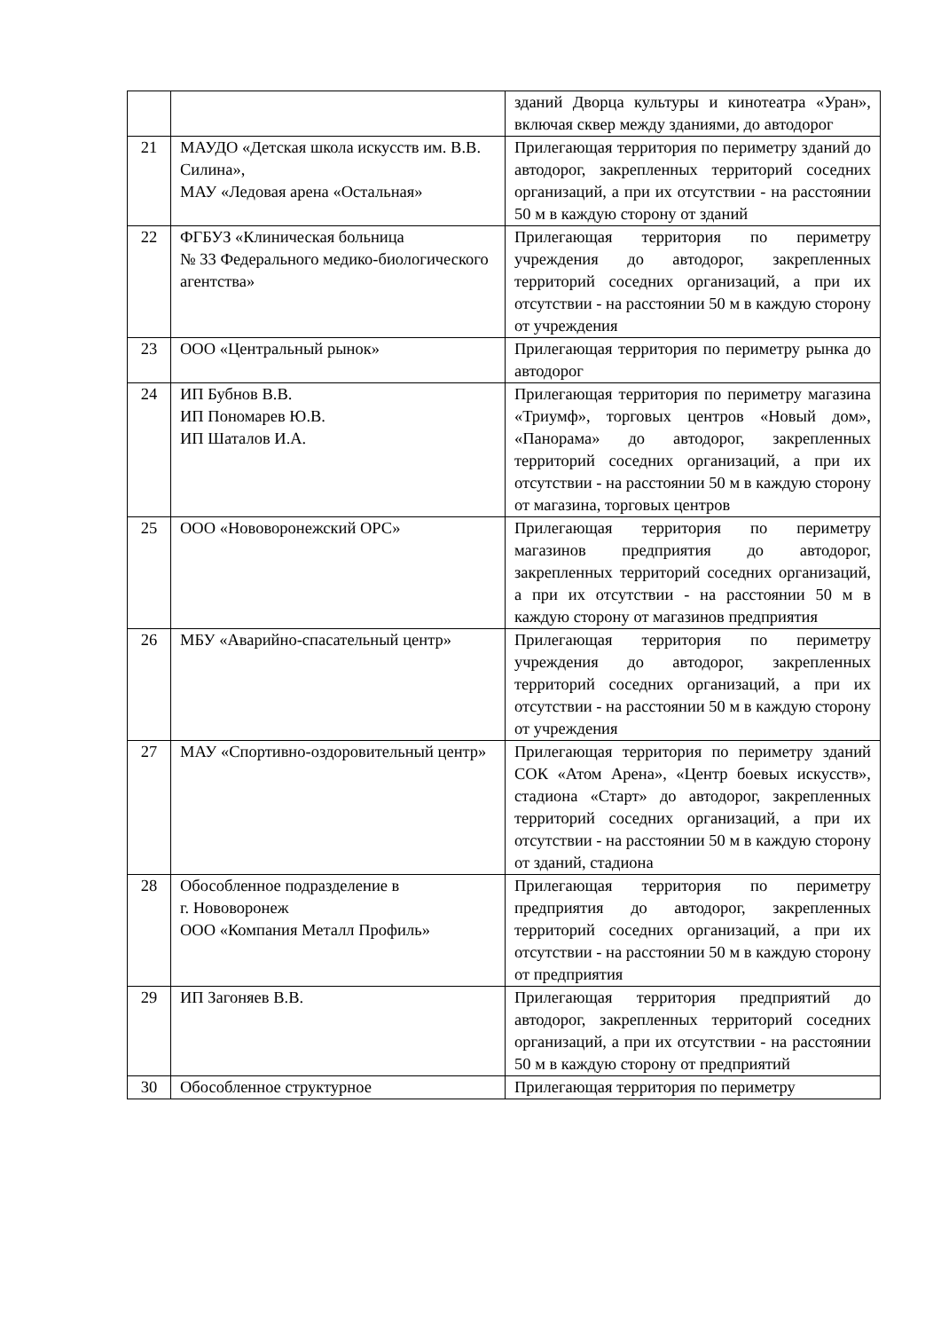| | | зданий Дворца культуры и кинотеатра «Уран», включая сквер между зданиями, до автодорог |
| 21 | МАУДО «Детская школа искусств им. В.В. Силина», МАУ «Ледовая арена «Остальная» | Прилегающая территория по периметру зданий до автодорог, закрепленных территорий соседних организаций, а при их отсутствии - на расстоянии 50 м в каждую сторону от зданий |
| 22 | ФГБУЗ «Клиническая больница № 33 Федерального медико-биологического агентства» | Прилегающая территория по периметру учреждения до автодорог, закрепленных территорий соседних организаций, а при их отсутствии - на расстоянии 50 м в каждую сторону от учреждения |
| 23 | ООО «Центральный рынок» | Прилегающая территория по периметру рынка до автодорог |
| 24 | ИП Бубнов В.В. ИП Пономарев Ю.В. ИП Шаталов И.А. | Прилегающая территория по периметру магазина «Триумф», торговых центров «Новый дом», «Панорама» до автодорог, закрепленных территорий соседних организаций, а при их отсутствии - на расстоянии 50 м в каждую сторону от магазина, торговых центров |
| 25 | ООО «Нововоронежский ОРС» | Прилегающая территория по периметру магазинов предприятия до автодорог, закрепленных территорий соседних организаций, а при их отсутствии - на расстоянии 50 м в каждую сторону от магазинов предприятия |
| 26 | МБУ «Аварийно-спасательный центр» | Прилегающая территория по периметру учреждения до автодорог, закрепленных территорий соседних организаций, а при их отсутствии - на расстоянии 50 м в каждую сторону от учреждения |
| 27 | МАУ «Спортивно-оздоровительный центр» | Прилегающая территория по периметру зданий СОК «Атом Арена», «Центр боевых искусств», стадиона «Старт» до автодорог, закрепленных территорий соседних организаций, а при их отсутствии - на расстоянии 50 м в каждую сторону от зданий, стадиона |
| 28 | Обособленное подразделение в г. Нововоронеж ООО «Компания Металл Профиль» | Прилегающая территория по периметру предприятия до автодорог, закрепленных территорий соседних организаций, а при их отсутствии - на расстоянии 50 м в каждую сторону от предприятия |
| 29 | ИП Загоняев В.В. | Прилегающая территория предприятий до автодорог, закрепленных территорий соседних организаций, а при их отсутствии - на расстоянии 50 м в каждую сторону от предприятий |
| 30 | Обособленное структурное | Прилегающая территория по периметру |